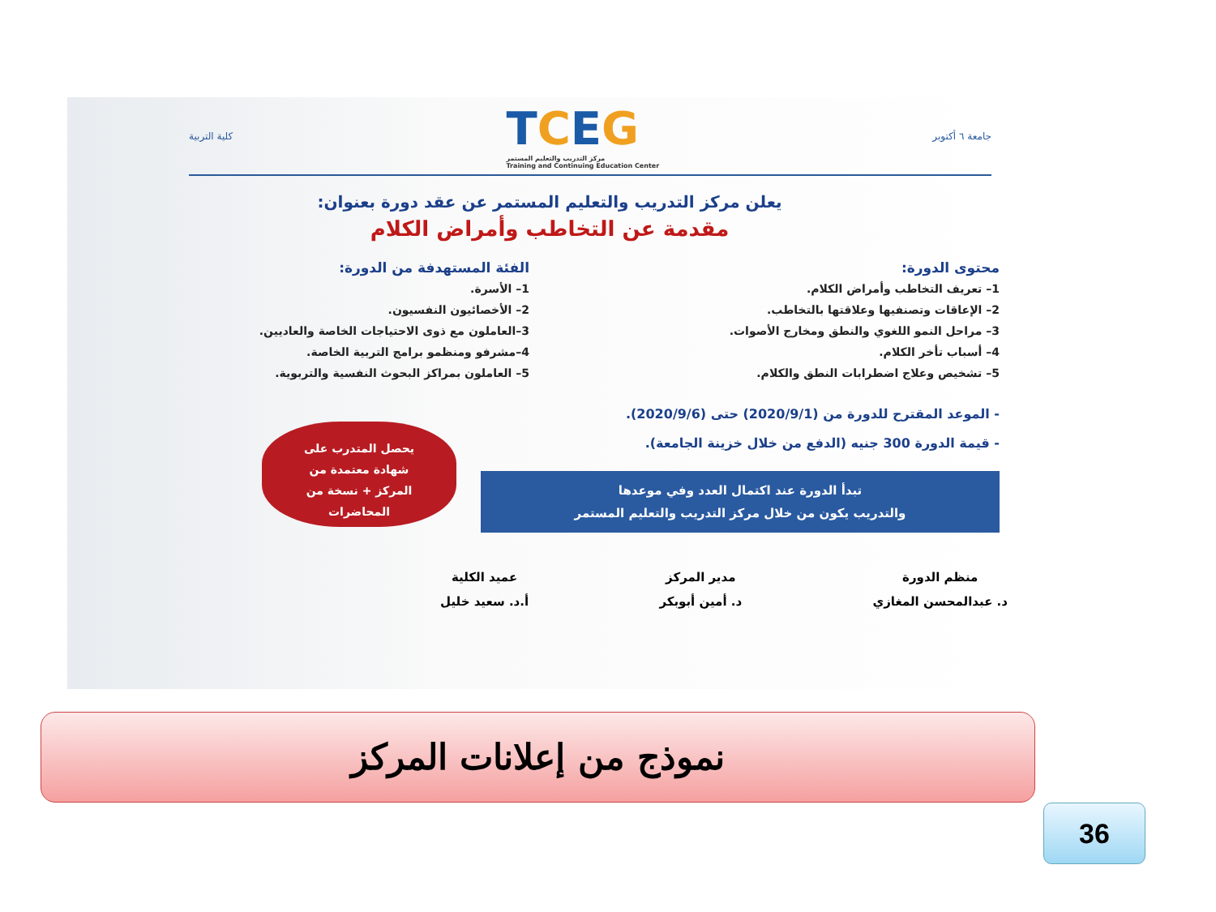جامعة ٦ أكتوبر
TCEG
مركز التدريب والتعليم المستمر
Training and Continuing Education Center
كلية التربية
يعلن مركز التدريب والتعليم المستمر عن عقد دورة بعنوان:
مقدمة عن التخاطب وأمراض الكلام
محتوى الدورة:
1– تعريف التخاطب وأمراض الكلام.
2– الإعاقات وتصنفيها وعلاقتها بالتخاطب.
3– مراحل النمو اللغوي والنطق ومخارج الأصوات.
4– أسباب تأخر الكلام.
5– تشخيص وعلاج اضطرابات النطق والكلام.
الفئة المستهدفة من الدورة:
1– الأسرة.
2– الأخصائيون النفسيون.
3–العاملون مع ذوى الاحتياجات الخاصة والعاديين.
4–مشرفو ومنظمو برامج التربية الخاصة.
5– العاملون بمراكز البحوث النفسية والتربوية.
- الموعد المقترح للدورة من (2020/9/1) حتى (2020/9/6).
- قيمة الدورة 300 جنيه (الدفع من خلال خزينة الجامعة).
يحصل المتدرب على
شهادة معتمدة من
المركز + نسخة من
المحاضرات
تبدأ الدورة عند اكتمال العدد وفي موعدها
والتدريب يكون من خلال مركز التدريب والتعليم المستمر
منظم الدورة
د. عبدالمحسن المغازي
مدير المركز
د. أمين أبوبكر
عميد الكلية
أ.د. سعيد خليل
نموذج من إعلانات المركز
36